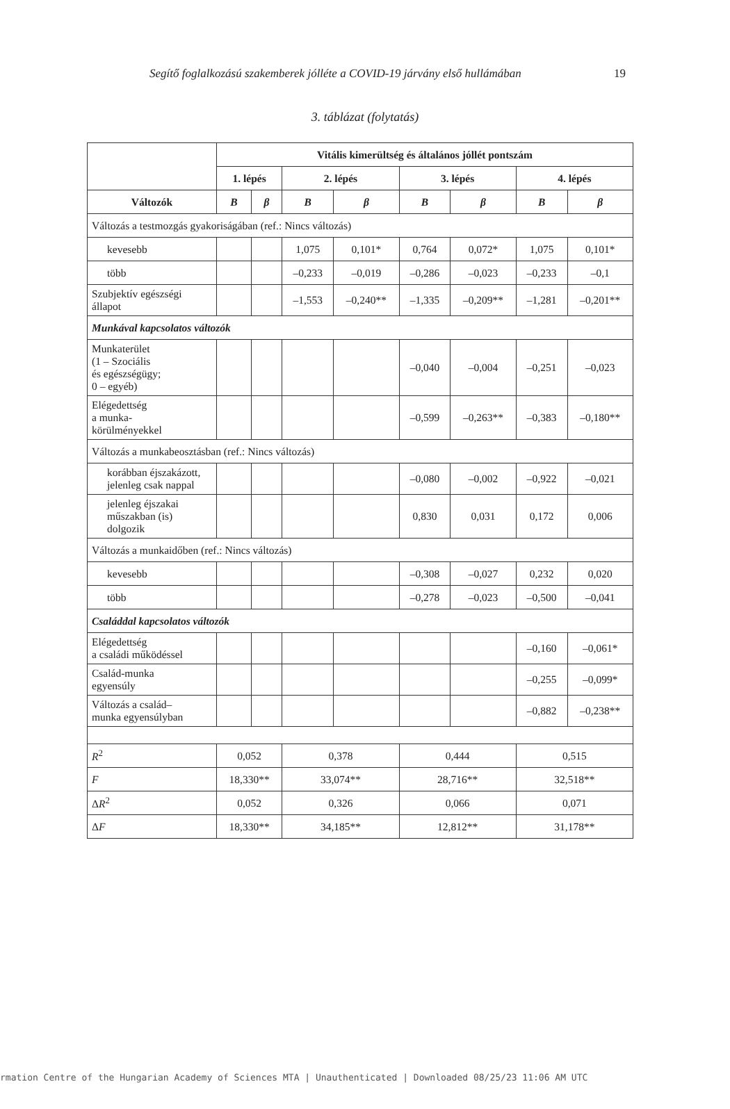Segítő foglalkozású szakemberek jólléte a COVID-19 járvány első hullámában 19
3. táblázat (folytatás)
| | Vitális kimerültség és általános jóllét pontszám | | | | | | | |
| --- | --- | --- | --- | --- | --- | --- | --- | --- |
| | 1. lépés | | 2. lépés | | 3. lépés | | 4. lépés | |
| Változók | B | β | B | β | B | β | B | β |
| Változás a testmozgás gyakoriságában (ref.: Nincs változás) | | | | | | | | |
| kevesebb | | | 1,075 | 0,101* | 0,764 | 0,072* | 1,075 | 0,101* |
| több | | | –0,233 | –0,019 | –0,286 | –0,023 | –0,233 | –0,1 |
| Szubjektív egészségi állapot | | | –1,553 | –0,240** | –1,335 | –0,209** | –1,281 | –0,201** |
| Munkával kapcsolatos változók | | | | | | | | |
| Munkaterület (1 – Szociális és egészségügy; 0 – egyéb) | | | | | –0,040 | –0,004 | –0,251 | –0,023 |
| Elégedettség a munka- körülményekkel | | | | | –0,599 | –0,263** | –0,383 | –0,180** |
| Változás a munkabeosztásban (ref.: Nincs változás) | | | | | | | | |
| korábban éjszakázott, jelenleg csak nappal | | | | | –0,080 | –0,002 | –0,922 | –0,021 |
| jelenleg éjszakai műszakban (is) dolgozik | | | | | 0,830 | 0,031 | 0,172 | 0,006 |
| Változás a munkaidőben (ref.: Nincs változás) | | | | | | | | |
| kevesebb | | | | | –0,308 | –0,027 | 0,232 | 0,020 |
| több | | | | | –0,278 | –0,023 | –0,500 | –0,041 |
| Családdal kapcsolatos változók | | | | | | | | |
| Elégedettség a családi működéssel | | | | | | | –0,160 | –0,061* |
| Család-munka egyensúly | | | | | | | –0,255 | –0,099* |
| Változás a család– munka egyensúlyban | | | | | | | –0,882 | –0,238** |
| R<sup>2</sup> | 0,052 | | 0,378 | | 0,444 | | 0,515 | |
| F | 18,330** | | 33,074** | | 28,716** | | 32,518** | |
| Δ R<sup>2</sup> | 0,052 | | 0,326 | | 0,066 | | 0,071 | |
| Δ F | 18,330** | | 34,185** | | 12,812** | | 31,178** | |
rmation Centre of the Hungarian Academy of Sciences MTA | Unauthenticated | Downloaded 08/25/23 11:06 AM UTC